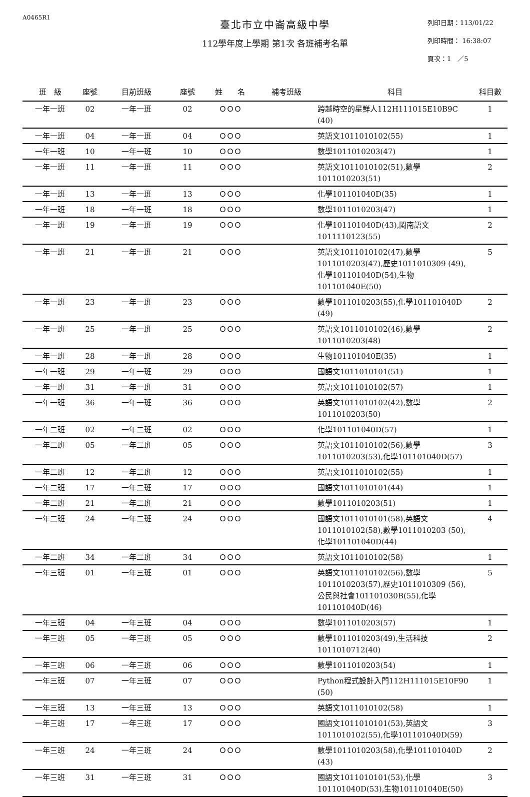A0465R1
臺北市立中崙高級中學
112學年度上學期 第1次 各班補考名單
列印日期：113/01/22
列印時間： 16:38:07
頁次：1　／5
| 班 級 | 座號 | 目前班級 | 座號 | 姓 名 | 補考班級 | 科目 | 科目數 |
| --- | --- | --- | --- | --- | --- | --- | --- |
| 一年一班 | 02 | 一年一班 | 02 | ＯＯＯ | | 跨越時空的星鮮人112H111015E10B9C (40) | 1 |
| 一年一班 | 04 | 一年一班 | 04 | ＯＯＯ | | 英語文1011010102(55) | 1 |
| 一年一班 | 10 | 一年一班 | 10 | ＯＯＯ | | 數學1011010203(47) | 1 |
| 一年一班 | 11 | 一年一班 | 11 | ＯＯＯ | | 英語文1011010102(51),數學 1011010203(51) | 2 |
| 一年一班 | 13 | 一年一班 | 13 | ＯＯＯ | | 化學101101040D(35) | 1 |
| 一年一班 | 18 | 一年一班 | 18 | ＯＯＯ | | 數學1011010203(47) | 1 |
| 一年一班 | 19 | 一年一班 | 19 | ＯＯＯ | | 化學101101040D(43),閩南語文 1011110123(55) | 2 |
| 一年一班 | 21 | 一年一班 | 21 | ＯＯＯ | | 英語文1011010102(47),數學 1011010203(47),歷史1011010309 (49),化學101101040D(54),生物 101101040E(50) | 5 |
| 一年一班 | 23 | 一年一班 | 23 | ＯＯＯ | | 數學1011010203(55),化學101101040D (49) | 2 |
| 一年一班 | 25 | 一年一班 | 25 | ＯＯＯ | | 英語文1011010102(46),數學 1011010203(48) | 2 |
| 一年一班 | 28 | 一年一班 | 28 | ＯＯＯ | | 生物101101040E(35) | 1 |
| 一年一班 | 29 | 一年一班 | 29 | ＯＯＯ | | 國語文1011010101(51) | 1 |
| 一年一班 | 31 | 一年一班 | 31 | ＯＯＯ | | 英語文1011010102(57) | 1 |
| 一年一班 | 36 | 一年一班 | 36 | ＯＯＯ | | 英語文1011010102(42),數學 1011010203(50) | 2 |
| 一年二班 | 02 | 一年二班 | 02 | ＯＯＯ | | 化學101101040D(57) | 1 |
| 一年二班 | 05 | 一年二班 | 05 | ＯＯＯ | | 英語文1011010102(56),數學 1011010203(53),化學101101040D(57) | 3 |
| 一年二班 | 12 | 一年二班 | 12 | ＯＯＯ | | 英語文1011010102(55) | 1 |
| 一年二班 | 17 | 一年二班 | 17 | ＯＯＯ | | 國語文1011010101(44) | 1 |
| 一年二班 | 21 | 一年二班 | 21 | ＯＯＯ | | 數學1011010203(51) | 1 |
| 一年二班 | 24 | 一年二班 | 24 | ＯＯＯ | | 國語文1011010101(58),英語文 1011010102(58),數學1011010203 (50),化學101101040D(44) | 4 |
| 一年二班 | 34 | 一年二班 | 34 | ＯＯＯ | | 英語文1011010102(58) | 1 |
| 一年三班 | 01 | 一年三班 | 01 | ＯＯＯ | | 英語文1011010102(56),數學 1011010203(57),歷史1011010309 (56),公民與社會101101030B(55),化學 101101040D(46) | 5 |
| 一年三班 | 04 | 一年三班 | 04 | ＯＯＯ | | 數學1011010203(57) | 1 |
| 一年三班 | 05 | 一年三班 | 05 | ＯＯＯ | | 數學1011010203(49),生活科技 1011010712(40) | 2 |
| 一年三班 | 06 | 一年三班 | 06 | ＯＯＯ | | 數學1011010203(54) | 1 |
| 一年三班 | 07 | 一年三班 | 07 | ＯＯＯ | | Python程式設計入門112H111015E10F90 (50) | 1 |
| 一年三班 | 13 | 一年三班 | 13 | ＯＯＯ | | 英語文1011010102(58) | 1 |
| 一年三班 | 17 | 一年三班 | 17 | ＯＯＯ | | 國語文1011010101(53),英語文 1011010102(55),化學101101040D(59) | 3 |
| 一年三班 | 24 | 一年三班 | 24 | ＯＯＯ | | 數學1011010203(58),化學101101040D (43) | 2 |
| 一年三班 | 31 | 一年三班 | 31 | ＯＯＯ | | 國語文1011010101(53),化學 101101040D(53),生物101101040E(50) | 3 |